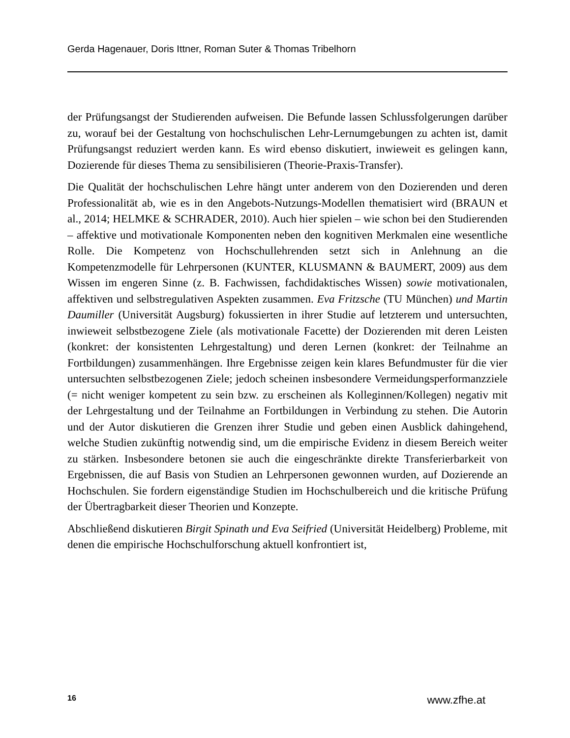Gerda Hagenauer, Doris Ittner, Roman Suter & Thomas Tribelhorn
der Prüfungsangst der Studierenden aufweisen. Die Befunde lassen Schlussfolgerungen darüber zu, worauf bei der Gestaltung von hochschulischen Lehr-Lernumgebungen zu achten ist, damit Prüfungsangst reduziert werden kann. Es wird ebenso diskutiert, inwieweit es gelingen kann, Dozierende für dieses Thema zu sensibilisieren (Theorie-Praxis-Transfer).
Die Qualität der hochschulischen Lehre hängt unter anderem von den Dozierenden und deren Professionalität ab, wie es in den Angebots-Nutzungs-Modellen thematisiert wird (BRAUN et al., 2014; HELMKE & SCHRADER, 2010). Auch hier spielen – wie schon bei den Studierenden – affektive und motivationale Komponenten neben den kognitiven Merkmalen eine wesentliche Rolle. Die Kompetenz von Hochschullehrenden setzt sich in Anlehnung an die Kompetenzmodelle für Lehrpersonen (KUNTER, KLUSMANN & BAUMERT, 2009) aus dem Wissen im engeren Sinne (z. B. Fachwissen, fachdidaktisches Wissen) sowie motivationalen, affektiven und selbstregulativen Aspekten zusammen. Eva Fritzsche (TU München) und Martin Daumiller (Universität Augsburg) fokussierten in ihrer Studie auf letzterem und untersuchten, inwieweit selbstbezogene Ziele (als motivationale Facette) der Dozierenden mit deren Leisten (konkret: der konsistenten Lehrgestaltung) und deren Lernen (konkret: der Teilnahme an Fortbildungen) zusammenhängen. Ihre Ergebnisse zeigen kein klares Befundmuster für die vier untersuchten selbstbezogenen Ziele; jedoch scheinen insbesondere Vermeidungsperformanzziele (= nicht weniger kompetent zu sein bzw. zu erscheinen als Kolleginnen/Kollegen) negativ mit der Lehrgestaltung und der Teilnahme an Fortbildungen in Verbindung zu stehen. Die Autorin und der Autor diskutieren die Grenzen ihrer Studie und geben einen Ausblick dahingehend, welche Studien zukünftig notwendig sind, um die empirische Evidenz in diesem Bereich weiter zu stärken. Insbesondere betonen sie auch die eingeschränkte direkte Transferierbarkeit von Ergebnissen, die auf Basis von Studien an Lehrpersonen gewonnen wurden, auf Dozierende an Hochschulen. Sie fordern eigenständige Studien im Hochschulbereich und die kritische Prüfung der Übertragbarkeit dieser Theorien und Konzepte.
Abschließend diskutieren Birgit Spinath und Eva Seifried (Universität Heidelberg) Probleme, mit denen die empirische Hochschulforschung aktuell konfrontiert ist,
16 www.zfhe.at